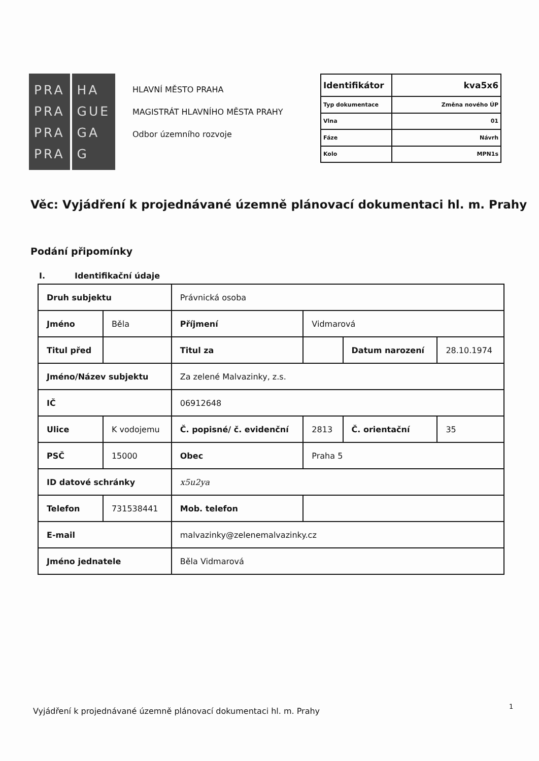PRA
PRA
PRA
PRA
HA
GUE
GA
G
HLAVNÍ MĚSTO PRAHA
MAGISTRÁT HLAVNÍHO MĚSTA PRAHY
Odbor územního rozvoje
| Identifikátor | kva5x6 |
| Typ dokumentace | Změna nového ÚP |
| Vlna | 01 |
| Fáze | Návrh |
| Kolo | MPN1s |
Věc: Vyjádření k projednávané územně plánovací dokumentaci hl. m. Prahy
Podání připomínky
I. Identifikační údaje
| Druh subjektu | | Právnická osoba | | | |
| Jméno | Běla | Příjmení | Vidmarová | | |
| Titul před | | Titul za | | Datum narození | 28.10.1974 |
| Jméno/Název subjektu | | Za zelené Malvazinky, z.s. | | | |
| IČ | | 06912648 | | | |
| Ulice | K vodojemu | Č. popisné/ č. evidenční | 2813 | Č. orientační | 35 |
| PSČ | 15000 | Obec | Praha 5 | | |
| ID datové schránky | | x5u2ya | | | |
| Telefon | 731538441 | Mob. telefon | | | |
| E-mail | | malvazinky@zelenemalvazinky.cz | | | |
| Jméno jednatele | | Běla Vidmarová | | | |
Vyjádření k projednávané územně plánovací dokumentaci hl. m. Prahy
1